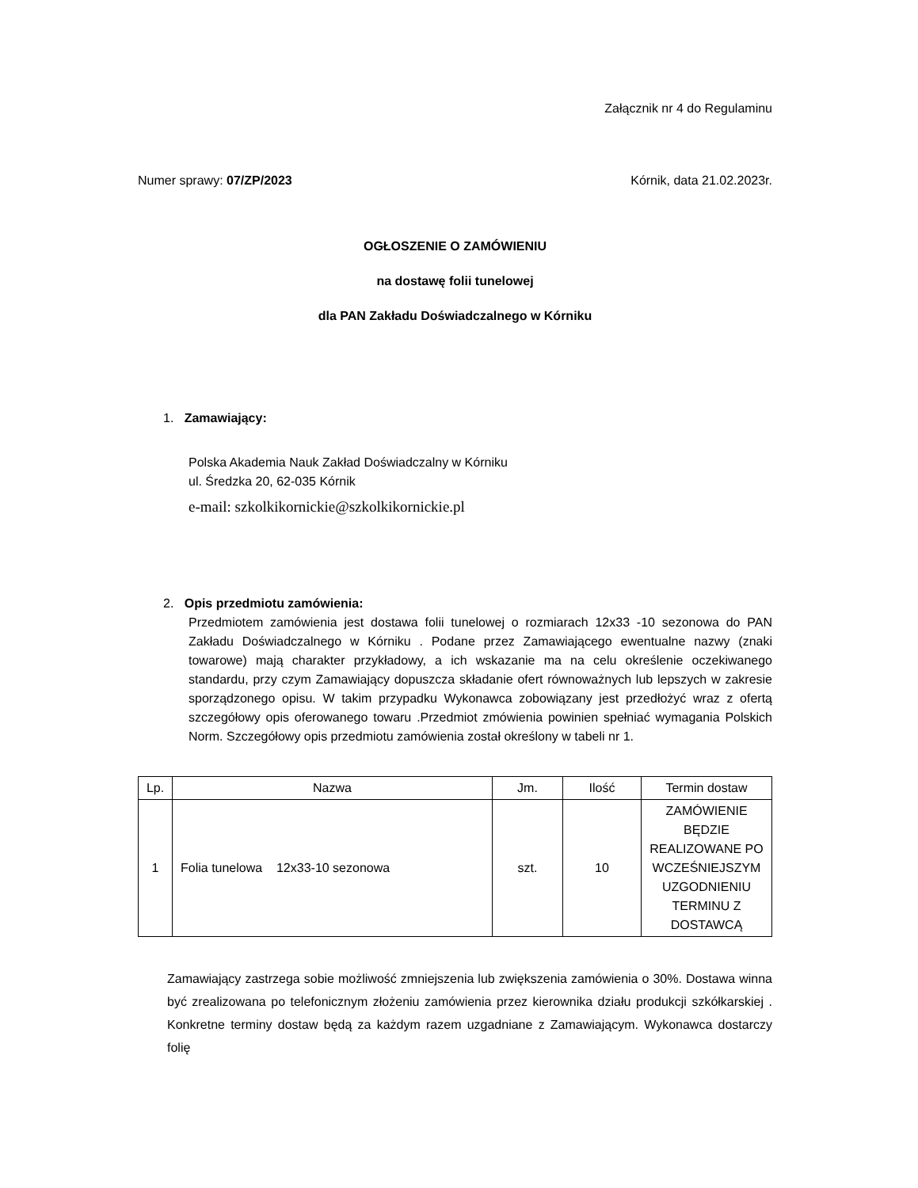Załącznik nr 4 do Regulaminu
Numer sprawy: 07/ZP/2023 Kórnik, data 21.02.2023r.
OGŁOSZENIE O ZAMÓWIENIU
na dostawę folii tunelowej
dla PAN Zakładu Doświadczalnego w Kórniku
1. Zamawiający:
Polska Akademia Nauk Zakład Doświadczalny w Kórniku
ul. Średzka 20, 62-035 Kórnik
e-mail: szkolkikornickie@szkolkikornickie.pl
2. Opis przedmiotu zamówienia:
Przedmiotem zamówienia jest dostawa folii tunelowej o rozmiarach 12x33 -10 sezonowa do PAN Zakładu Doświadczalnego w Kórniku . Podane przez Zamawiającego ewentualne nazwy (znaki towarowe) mają charakter przykładowy, a ich wskazanie ma na celu określenie oczekiwanego standardu, przy czym Zamawiający dopuszcza składanie ofert równoważnych lub lepszych w zakresie sporządzonego opisu. W takim przypadku Wykonawca zobowiązany jest przedłożyć wraz z ofertą szczegółowy opis oferowanego towaru .Przedmiot zmówienia powinien spełniać wymagania Polskich Norm. Szczegółowy opis przedmiotu zamówienia został określony w tabeli nr 1.
| Lp. | Nazwa | Jm. | Ilość | Termin dostaw |
| --- | --- | --- | --- | --- |
| 1 | Folia tunelowa 12x33-10 sezonowa | szt. | 10 | ZAMÓWIENIE BĘDZIE REALIZOWANE PO WCZEŚNIEJSZYM UZGODNIENIU TERMINU Z DOSTAWCĄ |
Zamawiający zastrzega sobie możliwość zmniejszenia lub zwiększenia zamówienia o 30%. Dostawa winna być zrealizowana po telefonicznym złożeniu zamówienia przez kierownika działu produkcji szkółkarskiej . Konkretne terminy dostaw będą za każdym razem uzgadniane z Zamawiającym. Wykonawca dostarczy folię